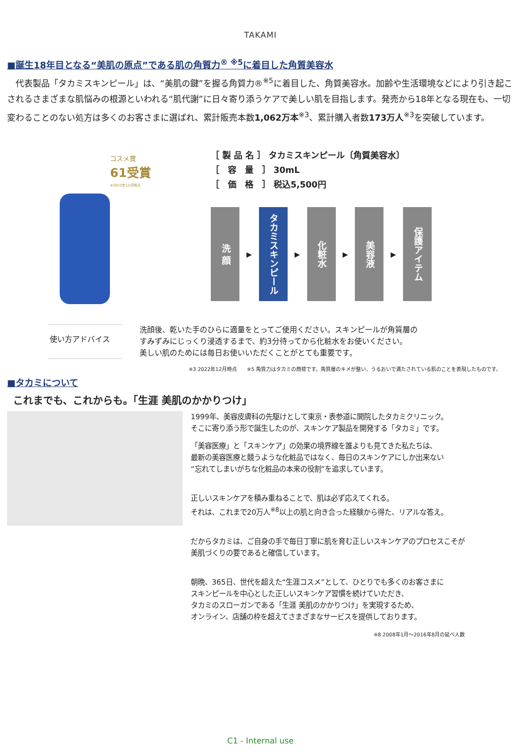TAKAMI
■誕生18年目となる“美肌の原点”である肌の角質力<sup>® ※5</sup>に着目した角質美容水
　代表製品「タカミスキンピール」は、“美肌の鍵”を握る角質力®<sup>※5</sup>に着目した、角質美容水。加齢や生活環境などにより引き起こされるさまざまな肌悩みの根源といわれる“肌代謝”に日々寄り添うケアで美しい肌を目指します。発売から18年となる現在も、一切変わることのない処方は多くのお客さまに選ばれ、累計販売本数1,062万本<sup>※3</sup>、累計購入者数173万人<sup>※3</sup>を突破しています。
コスメ賞
61受賞
※2022年12月時点
［ 製 品 名 ］ タカミスキンピール〔角質美容水〕
［　容　量　］ 30mL
［　価　格　］ 税込5,500円
洗 顔
▶
タカミスキンピール
▶
化粧水
▶
美容液
▶
保護アイテム
使い方アドバイス
洗顔後、乾いた手のひらに適量をとってご使用ください。スキンピールが角質層の
すみずみにじっくり浸透するまで、約3分待ってから化粧水をお使いください。
美しい肌のためには毎日お使いいただくことがとても重要です。
※3 2022年12月時点　　※5 角質力はタカミの商標です。角質層のキメが整い、うるおいで満たされている肌のことを表現したものです。
■タカミについて
これまでも、これからも。「生涯 美肌のかかりつけ」
1999年、美容皮膚科の先駆けとして東京・表参道に開院したタカミクリニック。
そこに寄り添う形で誕生したのが、スキンケア製品を開発する「タカミ」です。
「美容医療」と「スキンケア」の効果の境界線を誰よりも見てきた私たちは、
最新の美容医療と競うような化粧品ではなく、毎日のスキンケアにしか出来ない
“忘れてしまいがちな化粧品の本来の役割”を追求しています。
正しいスキンケアを積み重ねることで、肌は必ず応えてくれる。
それは、これまで20万人<sup>※8</sup>以上の肌と向き合った経験から得た、リアルな答え。
だからタカミは、ご自身の手で毎日丁寧に肌を育む正しいスキンケアのプロセスこそが
美肌づくりの要であると確信しています。
朝晩、365日、世代を超えた“生涯コスメ”として、ひとりでも多くのお客さまに
スキンピールを中心とした正しいスキンケア習慣を続けていただき、
タカミのスローガンである「生涯 美肌のかかりつけ」を実現するため、
オンライン、店舗の枠を超えてさまざまなサービスを提供しております。
※8 2008年1月～2016年8月の延べ人数
C1 - Internal use